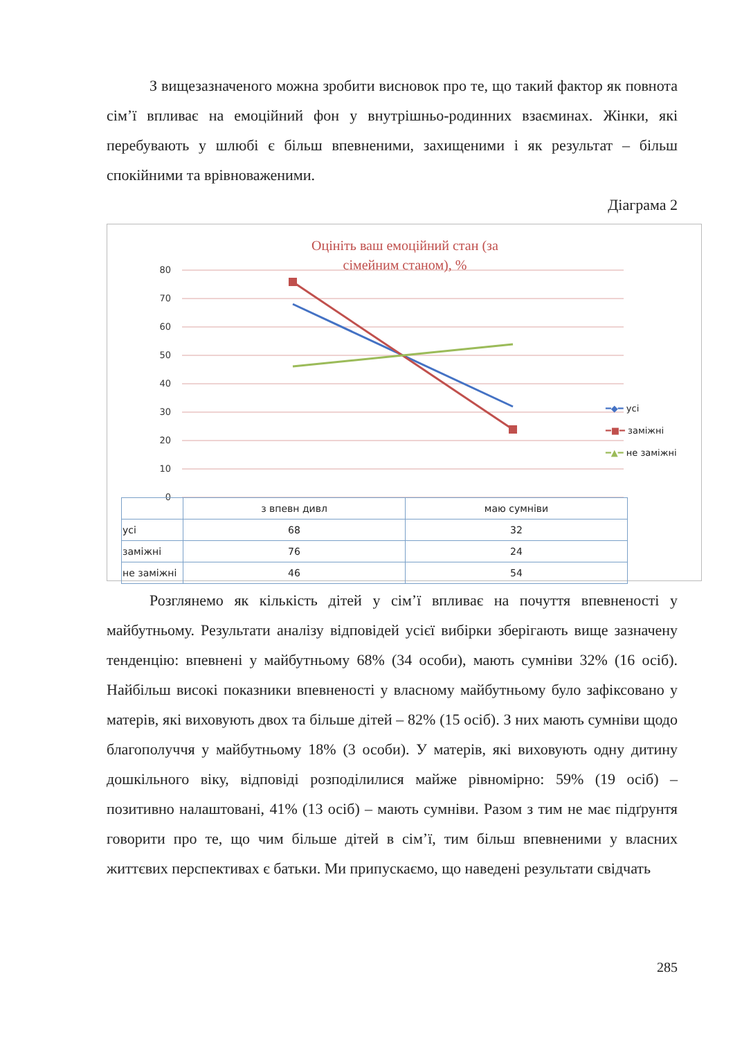З вищезазначеного можна зробити висновок про те, що такий фактор як повнота сім’ї впливає на емоційний фон у внутрішньо-родинних взаєминах. Жінки, які перебувають у шлюбі є більш впевненими, захищеними і як результат – більш спокійними та врівноваженими.
Діаграма 2
Оцініть ваш емоційний стан (за сімейним станом), %
80
70
60
50
40
30
20
10
0
━◆━ усі
━■━ заміжні
━▲━ не заміжні
| | з впевн дивл | маю сумніви |
| --- | --- | --- |
| усі | 68 | 32 |
| заміжні | 76 | 24 |
| не заміжні | 46 | 54 |
Розглянемо як кількість дітей у сім’ї впливає на почуття впевненості у майбутньому. Результати аналізу відповідей усієї вибірки зберігають вище зазначену тенденцію: впевнені у майбутньому 68% (34 особи), мають сумніви 32% (16 осіб). Найбільш високі показники впевненості у власному майбутньому було зафіксовано у матерів, які виховують двох та більше дітей – 82% (15 осіб). З них мають сумніви щодо благополуччя у майбутньому 18% (3 особи). У матерів, які виховують одну дитину дошкільного віку, відповіді розподілилися майже рівномірно: 59% (19 осіб) – позитивно налаштовані, 41% (13 осіб) – мають сумніви. Разом з тим не має підґрунтя говорити про те, що чим більше дітей в сім’ї, тим більш впевненими у власних життєвих перспективах є батьки. Ми припускаємо, що наведені результати свідчать
285